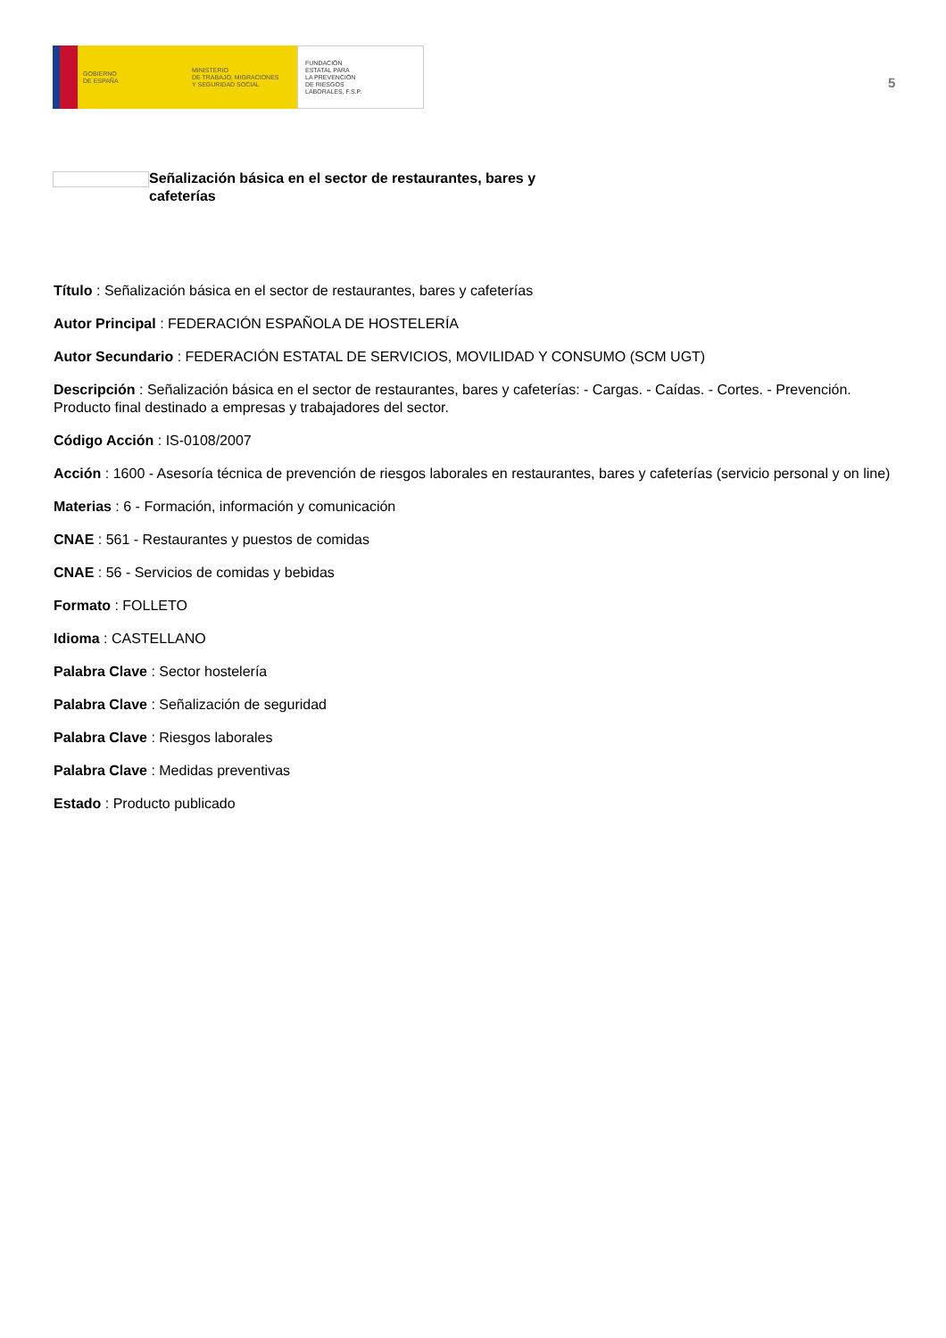GOBIERNO
DE ESPAÑA
MINISTERIO
DE TRABAJO, MIGRACIONES
Y SEGURIDAD SOCIAL
FUNDACIÓN
ESTATAL PARA
LA PREVENCIÓN
DE RIESGOS
LABORALES, F.S.P.
5
Señalización básica en el sector de restaurantes, bares y cafeterías
Título : Señalización básica en el sector de restaurantes, bares y cafeterías
Autor Principal : FEDERACIÓN ESPAÑOLA DE HOSTELERÍA
Autor Secundario : FEDERACIÓN ESTATAL DE SERVICIOS, MOVILIDAD Y CONSUMO (SCM UGT)
Descripción : Señalización básica en el sector de restaurantes, bares y cafeterías: - Cargas. - Caídas. - Cortes. - Prevención. Producto final destinado a empresas y trabajadores del sector.
Código Acción : IS-0108/2007
Acción : 1600 - Asesoría técnica de prevención de riesgos laborales en restaurantes, bares y cafeterías (servicio personal y on line)
Materias : 6 - Formación, información y comunicación
CNAE : 561 - Restaurantes y puestos de comidas
CNAE : 56 - Servicios de comidas y bebidas
Formato : FOLLETO
Idioma : CASTELLANO
Palabra Clave : Sector hostelería
Palabra Clave : Señalización de seguridad
Palabra Clave : Riesgos laborales
Palabra Clave : Medidas preventivas
Estado : Producto publicado